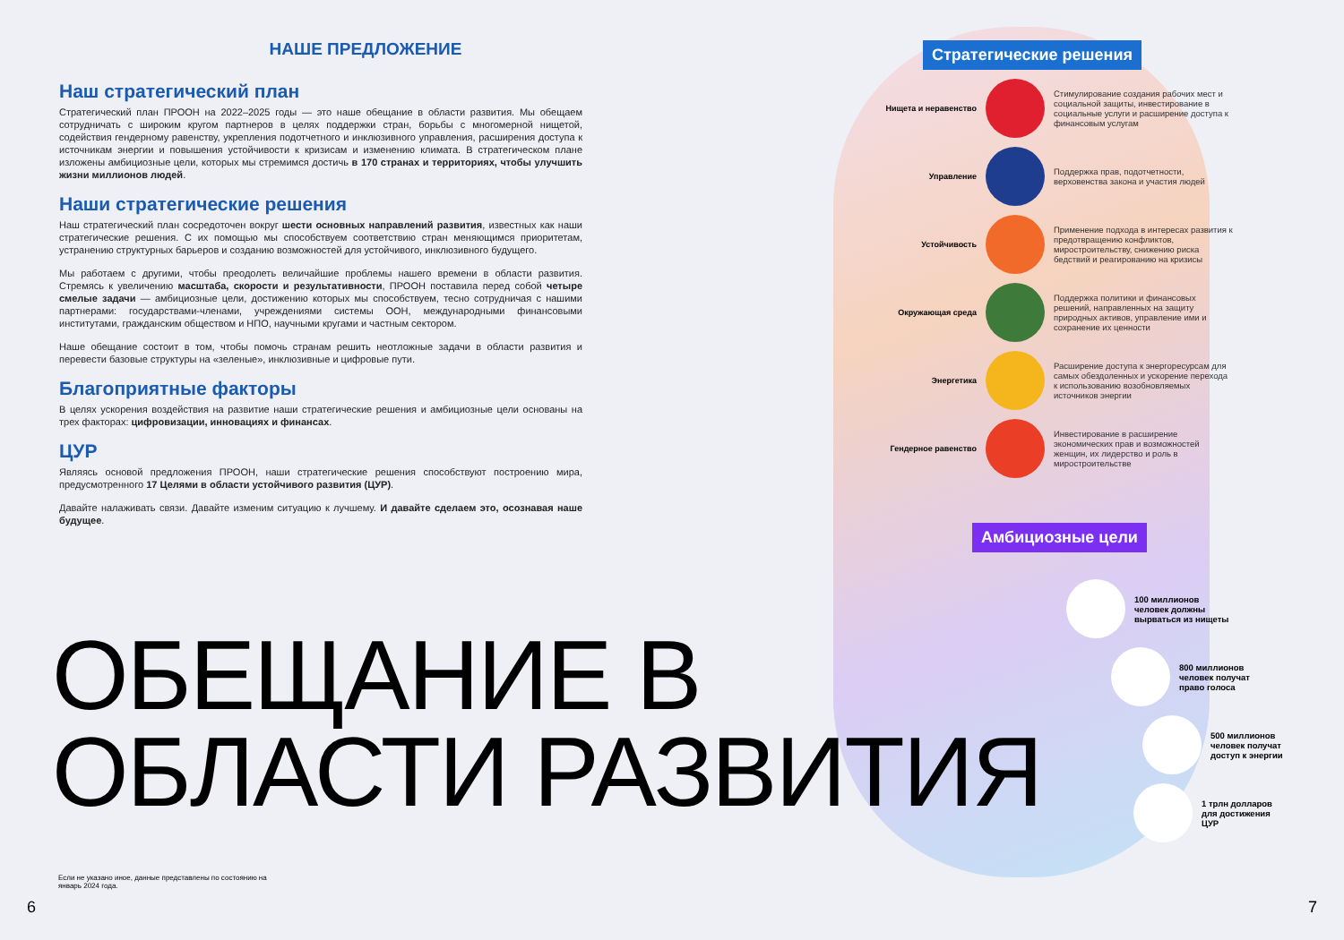НАШЕ ПРЕДЛОЖЕНИЕ
Наш стратегический план
Стратегический план ПРООН на 2022–2025 годы — это наше обещание в области развития. Мы обещаем сотрудничать с широким кругом партнеров в целях поддержки стран, борьбы с многомерной нищетой, содействия гендерному равенству, укрепления подотчетного и инклюзивного управления, расширения доступа к источникам энергии и повышения устойчивости к кризисам и изменению климата. В стратегическом плане изложены амбициозные цели, которых мы стремимся достичь в 170 странах и территориях, чтобы улучшить жизни миллионов людей.
Наши стратегические решения
Наш стратегический план сосредоточен вокруг шести основных направлений развития, известных как наши стратегические решения. С их помощью мы способствуем соответствию стран меняющимся приоритетам, устранению структурных барьеров и созданию возможностей для устойчивого, инклюзивного будущего.
Мы работаем с другими, чтобы преодолеть величайшие проблемы нашего времени в области развития. Стремясь к увеличению масштаба, скорости и результативности, ПРООН поставила перед собой четыре смелые задачи — амбициозные цели, достижению которых мы способствуем, тесно сотрудничая с нашими партнерами: государствами-членами, учреждениями системы ООН, международными финансовыми институтами, гражданским обществом и НПО, научными кругами и частным сектором.
Наше обещание состоит в том, чтобы помочь странам решить неотложные задачи в области развития и перевести базовые структуры на «зеленые», инклюзивные и цифровые пути.
Благоприятные факторы
В целях ускорения воздействия на развитие наши стратегические решения и амбициозные цели основаны на трех факторах: цифровизации, инновациях и финансах.
ЦУР
Являясь основой предложения ПРООН, наши стратегические решения способствуют построению мира, предусмотренного 17 Целями в области устойчивого развития (ЦУР).
Давайте налаживать связи. Давайте изменим ситуацию к лучшему. И давайте сделаем это, осознавая наше будущее.
ОБЕЩАНИЕ В
ОБЛАСТИ РАЗВИТИЯ
Если не указано иное, данные представлены по состоянию на январь 2024 года.
6 7
Стратегические решения
Нищета и неравенство
Стимулирование создания рабочих мест и социальной защиты, инвестирование в социальные услуги и расширение доступа к финансовым услугам
Управление
Поддержка прав, подотчетности, верховенства закона и участия людей
Устойчивость
Применение подхода в интересах развития к предотвращению конфликтов, миростроительству, снижению риска бедствий и реагированию на кризисы
Окружающая среда
Поддержка политики и финансовых решений, направленных на защиту природных активов, управление ими и сохранение их ценности
Энергетика
Расширение доступа к энергоресурсам для самых обездоленных и ускорение перехода к использованию возобновляемых источников энергии
Гендерное равенство
Инвестирование в расширение экономических прав и возможностей женщин, их лидерство и роль в миростроительстве
Амбициозные цели
100 миллионов
человек должны
вырваться из нищеты
800 миллионов
человек получат
право голоса
500 миллионов
человек получат
доступ к энергии
1 трлн долларов
для достижения
ЦУР